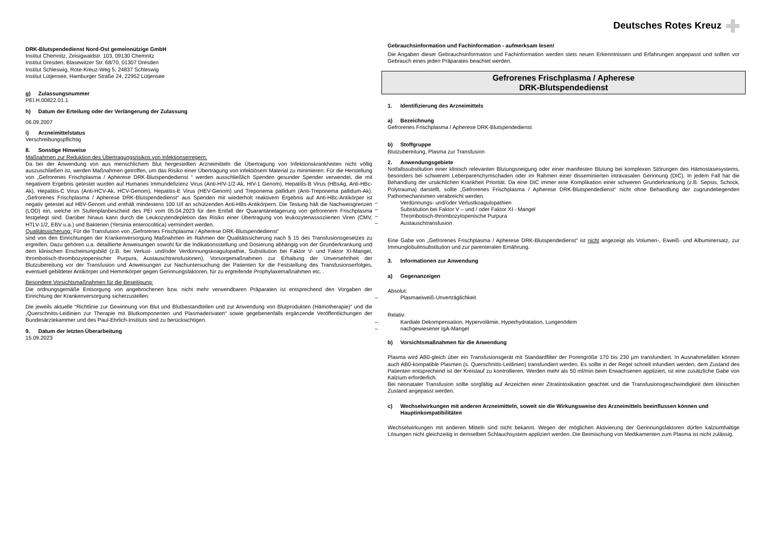DRK-Blutspendedienst Nord-Ost gemeinnützige GmbH
Institut Chemnitz, Zeisigwaldstr. 103, 09130 Chemnitz
Institut Dresden, Blasewitzer Str. 68/70, 01307 Dresden
Institut Schleswig, Rote-Kreuz-Weg 5, 24837 Schleswig
Institut Lütjensee, Hamburger Straße 24, 22952 Lütjensee
g) Zulassungsnummer
PEI.H.00822.01.1
h) Datum der Erteilung oder der Verlängerung der Zulassung
06.09.2007
i) Arzneimittelstatus
Verschreibungspflichtig
8. Sonstige Hinweise
Maßnahmen zur Reduktion des Übertragungsrisikos von Infektionserregern:
Da bei der Anwendung von aus menschlichem Blut hergestellten Arzneimitteln die Übertragung von Infektionskrankheiten nicht völlig auszuschließen ist, werden Maßnahmen getroffen, um das Risiko einer Übertragung von infektiösem Material zu minimieren: Für die Herstellung von „Gefrorenes Frischplasma / Apherese DRK-Blutspendedienst “ werden ausschließlich Spenden gesunder Spender verwendet, die mit negativem Ergebnis getestet wurden auf Humanes Immundefizienz Virus (Anti-HIV-1/2-Ak, HIV-1 Genom), Hepatitis-B Virus (HBsAg, Anti-HBc-Ak), Hepatitis-C Virus (Anti-HCV-Ak, HCV-Genom), Hepatitis-E Virus (HEV-Genom) und Treponema pallidum (Anti-Treponema pallidum-Ak). „Gefrorenes Frischplasma / Apherese DRK-Blutspendedienst“ aus Spenden mit wiederholt reaktivem Ergebnis auf Anti-HBc-Antikörper ist negativ getestet auf HBV-Genom und enthält mindestens 100 U/l an schützenden Anti-HBs-Antikörpern. Die Testung hält die Nachweisgrenzen (LOD) ein, welche im Stufenplanbescheid des PEI vom 05.04.2023 für den Entfall der Quarantänelagerung von gefrorenem Frischplasma festgelegt sind. Darüber hinaus kann durch die Leukozytendepletion das Risiko einer Übertragung von leukozytenassoziierten Viren (CMV, HTLV-1/2, EBV u.a.) und Bakterien (Yersinia enterocolitica) vermindert werden.
Qualitätssicherung: Für die Transfusion von „Gefrorenes Frischplasma / Apherese DRK-Blutspendedienst“
sind von den Einrichtungen der Krankenversorgung Maßnahmen im Rahmen der Qualitätssicherung nach § 15 des Transfusionsgesetzes zu ergreifen. Dazu gehören u.a. detaillierte Anweisungen sowohl für die Indikationsstellung und Dosierung abhängig von der Grunderkrankung und dem klinischen Erscheinungsbild (z.B. bei Verlust- und/oder Verdünnungskoagulopathie, Substitution bei Faktor V- und Faktor XI-Mangel, thrombotisch-thrombozytopenischer Purpura, Austauschtransfusionen), Vorsorgemaßnahmen zur Erhaltung der Unversehrtheit der Blutzubereitung vor der Transfusion und Anweisungen zur Nachuntersuchung der Patienten für die Feststellung des Transfusionserfolges, eventuell gebildeter Antikörper und Hemmkörper gegen Gerinnungsfaktoren, für zu ergreifende Prophylaxemaßnahmen etc. .
Besondere Vorsichtsmaßnahmen für die Beseitigung:
Die ordnungsgemäße Entsorgung von angebrochenen bzw. nicht mehr verwendbaren Präparaten ist entsprechend den Vorgaben der Einrichtung der Krankenversorgung sicherzustellen.
Die jeweils aktuelle “Richtlinie zur Gewinnung von Blut und Blutbestandteilen und zur Anwendung von Blutprodukten (Hämotherapie)“ und die „Querschnitts-Leitlinien zur Therapie mit Blutkomponenten und Plasmaderivaten“ sowie gegebenenfalls ergänzende Veröffentlichungen der Bundesärztekammer und des Paul-Ehrlich-Instituts sind zu berücksichtigen.
9. Datum der letzten Überarbeitung
15.09.2023
Deutsches Rotes Kreuz
Gebrauchsinformation und Fachinformation - aufmerksam lesen!
Die Angaben dieser Gebrauchsinformation und Fachinformation werden stets neuen Erkenntnissen und Erfahrungen angepasst und sollten vor Gebrauch eines jeden Präparates beachtet werden.
Gefrorenes Frischplasma / Apherese
DRK-Blutspendedienst
1. Identifizierung des Arzneimittels
a) Bezeichnung
Gefrorenes Frischplasma / Apherese DRK-Blutspendedienst
b) Stoffgruppe
Blutzubereitung, Plasma zur Transfusion
2. Anwendungsgebiete
Notfallssubstitution einer klinisch relevanten Blutungsneigung oder einer manifesten Blutung bei komplexen Störungen des Hämostasesystems, besonders bei schwerem Leberparenchymschaden oder im Rahmen einer disseminierten intravasalen Gerinnung (DIC). In jedem Fall hat die Behandlung der ursächlichen Krankheit Priorität. Da eine DIC immer eine Komplikation einer schweren Grunderkrankung (z.B. Sepsis, Schock, Polytrauma) darstellt, sollte „Gefrorenes Frischplasma / Apherese DRK-Blutspendedienst“ nicht ohne Behandlung der zugrundeliegenden Pathomechanismen verabreicht werden.
– Verdünnungs- und/oder Verlustkoagulopathien
– Substitution bei Faktor V – und / oder Faktor XI - Mangel
– Thrombotisch-thrombozytopenische Purpura
– Austauschtransfusion
Eine Gabe von „Gefrorenes Frischplasma / Apherese DRK-Blutspendedienst“ ist nicht angezeigt als Volumen-, Eiweiß- und Albuminersatz, zur Immunglobulinsubstitution und zur parenteralen Ernährung.
3. Informationen zur Anwendung
a) Gegenanzeigen
Absolut:
– Plasmaeiweiß-Unverträglichkeit
Relativ:
– Kardiale Dekompensation, Hypervolämie, Hyperhydratation, Lungenödem
– nachgewiesener IgA-Mangel
b) Vorsichtsmaßnahmen für die Anwendung
Plasma wird AB0-gleich über ein Transfusionsgerät mit Standardfilter der Porengröße 170 bis 230 µm transfundiert. In Ausnahmefällen können auch AB0-kompatible Plasmen (s. Querschnitts-Leitlinien) transfundiert werden. Es sollte in der Regel schnell infundiert werden, dem Zustand des Patienten entsprechend ist der Kreislauf zu kontrollieren. Werden mehr als 50 ml/min beim Erwachsenen appliziert, ist eine zusätzliche Gabe von Kalzium erforderlich.
Bei neonataler Transfusion sollte sorgfältig auf Anzeichen einer Zitratintoxikation geachtet und die Transfusionsgeschwindigkeit dem klinischen Zustand angepasst werden.
c) Wechselwirkungen mit anderen Arzneimitteln, soweit sie die Wirkungsweise des Arzneimittels beeinflussen können und Hauptinkompatibilitäten
Wechselwirkungen mit anderen Mitteln sind nicht bekannt. Wegen der möglichen Aktivierung der Gerinnungsfaktoren dürfen kalziumhaltige Lösungen nicht gleichzeitig in demselben Schlauchsystem appliziert werden. Die Beimischung von Medikamenten zum Plasma ist nicht zulässig.